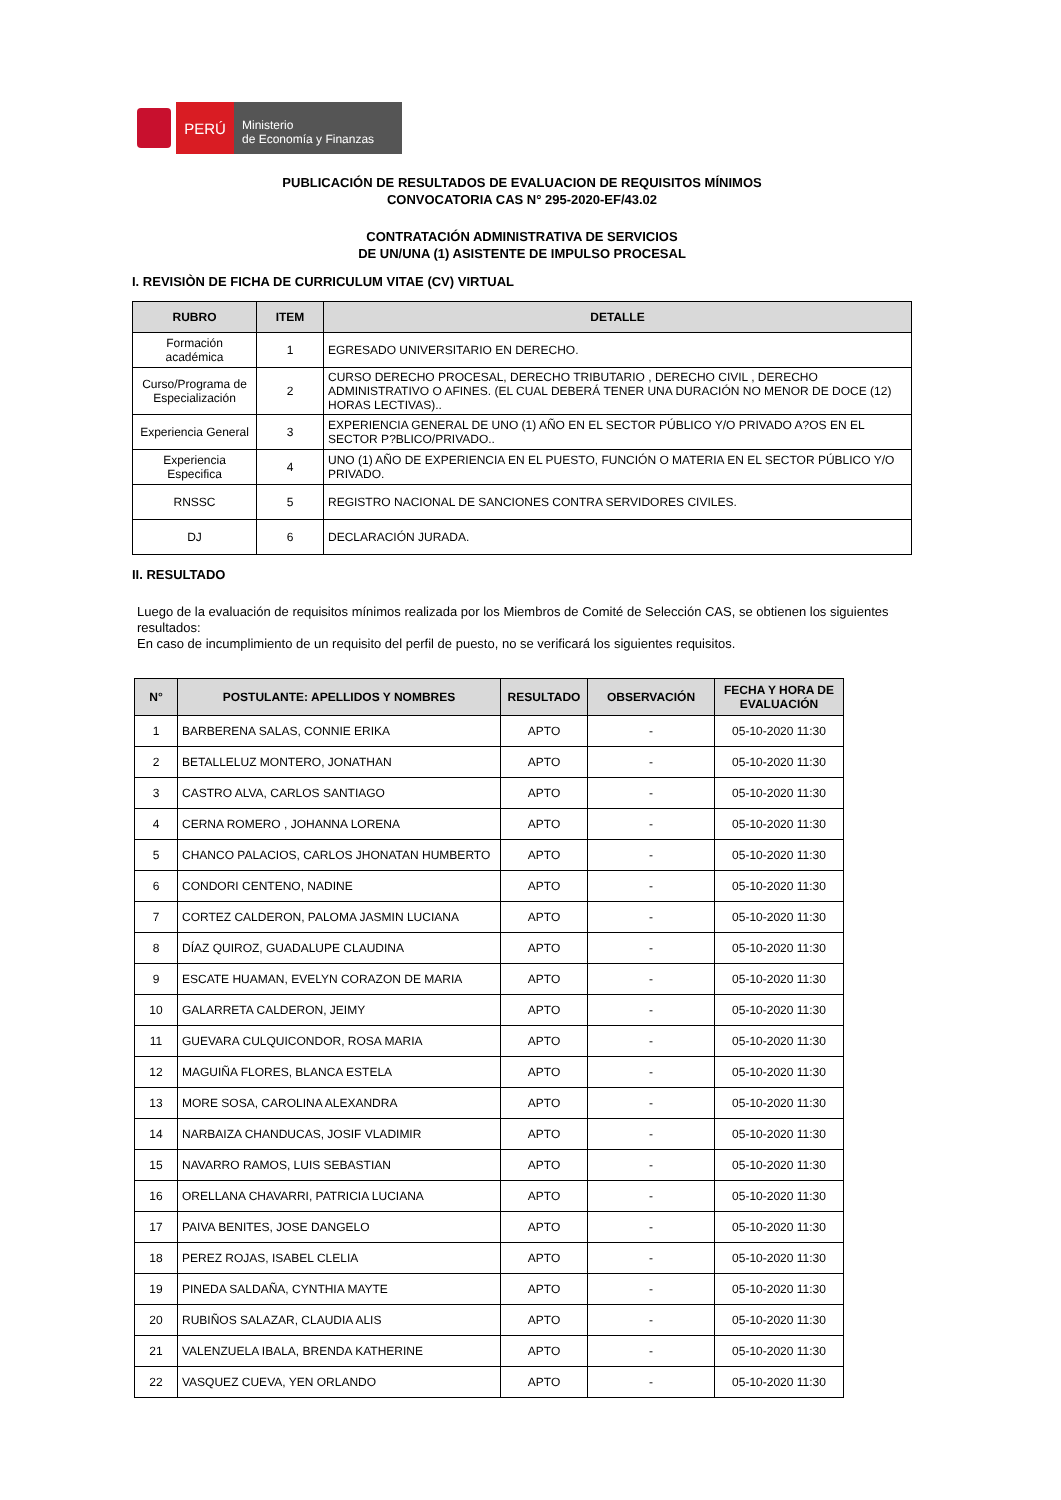PERÚ
Ministerio
de Economía y Finanzas
PUBLICACIÓN DE RESULTADOS DE EVALUACION DE REQUISITOS MÍNIMOS
CONVOCATORIA CAS N° 295-2020-EF/43.02
CONTRATACIÓN ADMINISTRATIVA DE SERVICIOS
DE UN/UNA (1) ASISTENTE DE IMPULSO PROCESAL
I. REVISIÒN DE FICHA DE CURRICULUM VITAE (CV) VIRTUAL
| RUBRO | ITEM | DETALLE |
| --- | --- | --- |
| Formación académica | 1 | EGRESADO UNIVERSITARIO EN DERECHO. |
| Curso/Programa de Especialización | 2 | CURSO DERECHO PROCESAL, DERECHO TRIBUTARIO , DERECHO CIVIL , DERECHO ADMINISTRATIVO O AFINES. (EL CUAL DEBERÁ TENER UNA DURACIÓN NO MENOR DE DOCE (12) HORAS LECTIVAS).. |
| Experiencia General | 3 | EXPERIENCIA GENERAL DE UNO (1) AÑO EN EL SECTOR PÚBLICO Y/O PRIVADO A?OS EN EL SECTOR P?BLICO/PRIVADO.. |
| Experiencia Especifica | 4 | UNO (1) AÑO DE EXPERIENCIA EN EL PUESTO, FUNCIÓN O MATERIA EN EL SECTOR PÚBLICO Y/O PRIVADO. |
| RNSSC | 5 | REGISTRO NACIONAL DE SANCIONES CONTRA SERVIDORES CIVILES. |
| DJ | 6 | DECLARACIÓN JURADA. |
II. RESULTADO
Luego de la evaluación de requisitos mínimos realizada por los Miembros de Comité de Selección CAS, se obtienen los siguientes resultados:
En caso de incumplimiento de un requisito del perfil de puesto, no se verificará los siguientes requisitos.
| N° | POSTULANTE: APELLIDOS Y NOMBRES | RESULTADO | OBSERVACIÓN | FECHA Y HORA DE EVALUACIÓN |
| --- | --- | --- | --- | --- |
| 1 | BARBERENA SALAS, CONNIE ERIKA | APTO | - | 05-10-2020 11:30 |
| 2 | BETALLELUZ MONTERO, JONATHAN | APTO | - | 05-10-2020 11:30 |
| 3 | CASTRO ALVA, CARLOS SANTIAGO | APTO | - | 05-10-2020 11:30 |
| 4 | CERNA ROMERO , JOHANNA LORENA | APTO | - | 05-10-2020 11:30 |
| 5 | CHANCO PALACIOS, CARLOS JHONATAN HUMBERTO | APTO | - | 05-10-2020 11:30 |
| 6 | CONDORI CENTENO, NADINE | APTO | - | 05-10-2020 11:30 |
| 7 | CORTEZ CALDERON, PALOMA JASMIN LUCIANA | APTO | - | 05-10-2020 11:30 |
| 8 | DÍAZ QUIROZ, GUADALUPE CLAUDINA | APTO | - | 05-10-2020 11:30 |
| 9 | ESCATE HUAMAN, EVELYN CORAZON DE MARIA | APTO | - | 05-10-2020 11:30 |
| 10 | GALARRETA CALDERON, JEIMY | APTO | - | 05-10-2020 11:30 |
| 11 | GUEVARA CULQUICONDOR, ROSA MARIA | APTO | - | 05-10-2020 11:30 |
| 12 | MAGUIÑA FLORES, BLANCA ESTELA | APTO | - | 05-10-2020 11:30 |
| 13 | MORE SOSA, CAROLINA ALEXANDRA | APTO | - | 05-10-2020 11:30 |
| 14 | NARBAIZA CHANDUCAS, JOSIF VLADIMIR | APTO | - | 05-10-2020 11:30 |
| 15 | NAVARRO RAMOS, LUIS SEBASTIAN | APTO | - | 05-10-2020 11:30 |
| 16 | ORELLANA CHAVARRI, PATRICIA LUCIANA | APTO | - | 05-10-2020 11:30 |
| 17 | PAIVA BENITES, JOSE DANGELO | APTO | - | 05-10-2020 11:30 |
| 18 | PEREZ ROJAS, ISABEL CLELIA | APTO | - | 05-10-2020 11:30 |
| 19 | PINEDA SALDAÑA, CYNTHIA MAYTE | APTO | - | 05-10-2020 11:30 |
| 20 | RUBIÑOS SALAZAR, CLAUDIA ALIS | APTO | - | 05-10-2020 11:30 |
| 21 | VALENZUELA IBALA, BRENDA KATHERINE | APTO | - | 05-10-2020 11:30 |
| 22 | VASQUEZ CUEVA, YEN ORLANDO | APTO | - | 05-10-2020 11:30 |